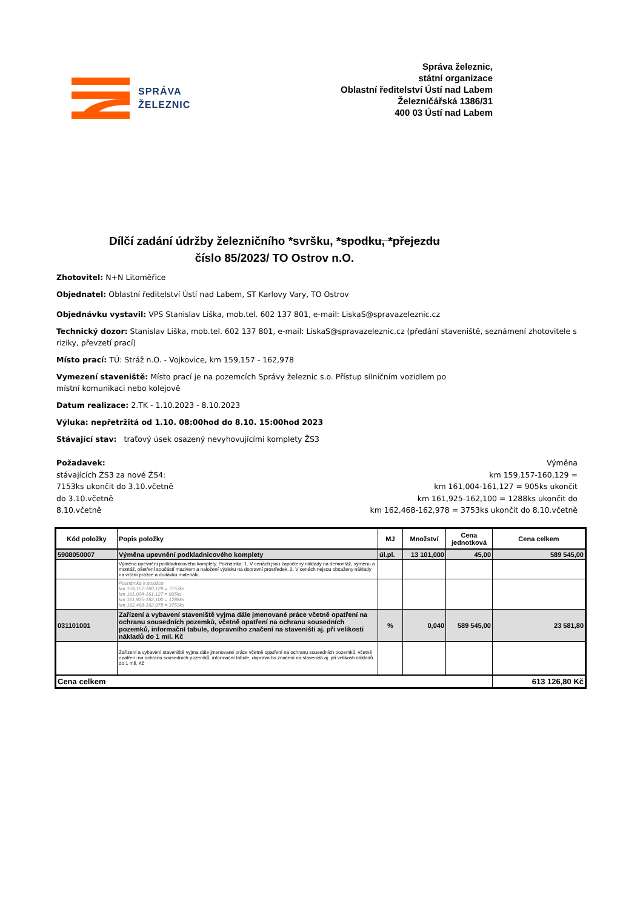SPRÁVA
ŽELEZNIC
Správa železnic,
státní organizace
Oblastní ředitelství Ústí nad Labem
Železničářská 1386/31
400 03 Ústí nad Labem
Dílčí zadání údržby železničního *svršku, *spodku, *přejezdu
číslo 85/2023/ TO Ostrov n.O.
Zhotovitel: N+N Litoměřice
Objednatel: Oblastní ředitelství Ústí nad Labem, ST Karlovy Vary, TO Ostrov
Objednávku vystavil: VPS Stanislav Liška, mob.tel. 602 137 801, e-mail: LiskaS@spravazeleznic.cz
Technický dozor: Stanislav Liška, mob.tel. 602 137 801, e-mail: LiskaS@spravazeleznic.cz (předání staveniště, seznámení zhotovitele s riziky, převzetí prací)
Místo prací: TÚ: Stráž n.O. - Vojkovice, km 159,157 - 162,978
Vymezení staveniště: Místo prací je na pozemcích Správy železnic s.o. Přístup silničním vozidlem po místní komunikaci nebo kolejově
Datum realizace: 2.TK - 1.10.2023 - 8.10.2023
Výluka: nepřetržitá od 1.10. 08:00hod do 8.10. 15:00hod 2023
Stávající stav: traťový úsek osazený nevyhovujícími komplety ŽS3
Požadavek:
stávajících ŽS3 za nové ŽS4:
7153ks ukončit do 3.10.včetně
do 3.10.včetně
8.10.včetně
Výměna
km 159,157-160,129 =
km 161,004-161,127 = 905ks ukončit
km 161,925-162,100 = 1288ks ukončit do
km 162,468-162,978 = 3753ks ukončit do 8.10.včetně
| Kód položky | Popis položky | MJ | Množství | Cena jednotková | Cena celkem |
| --- | --- | --- | --- | --- | --- |
| 5908050007 | Výměna upevnění podkladnicového komplety | úl.pl. | 13 101,000 | 45,00 | 589 545,00 |
| | Výměna upevnění podkladnicového komplety. Poznámka: 1. V cenách jsou započteny náklady na demontáž, výměnu a montáž, ošetření součástí mazivem a naložení výzisku na dopravní prostředek. 2. V cenách nejsou obsaženy náklady na vrtání pražce a dodávku materiálu. | | | | |
| | Poznámka k položce: km 159,157-160,129 = 7153ks km 161,004-161,127 = 905ks km 161,925-162,100 = 1288ks km 162,468-162,978 = 3753ks | | | | |
| 031101001 | Zařízení a vybavení staveniště vyjma dále jmenované práce včetně opatření na ochranu sousedních pozemků, včetně opatření na ochranu sousedních pozemků, informační tabule, dopravního značení na staveništi aj. při velikosti nákladů do 1 mil. Kč | % | 0,040 | 589 545,00 | 23 581,80 |
| | Zařízení a vybavení staveniště vyjma dále jmenované práce včetně opatření na ochranu sousedních pozemků, včetně opatření na ochranu sousedních pozemků, informační tabule, dopravního značení na staveništi aj. při velikosti nákladů do 1 mil. Kč | | | | |
| Cena celkem | | | | | 613 126,80 Kč |